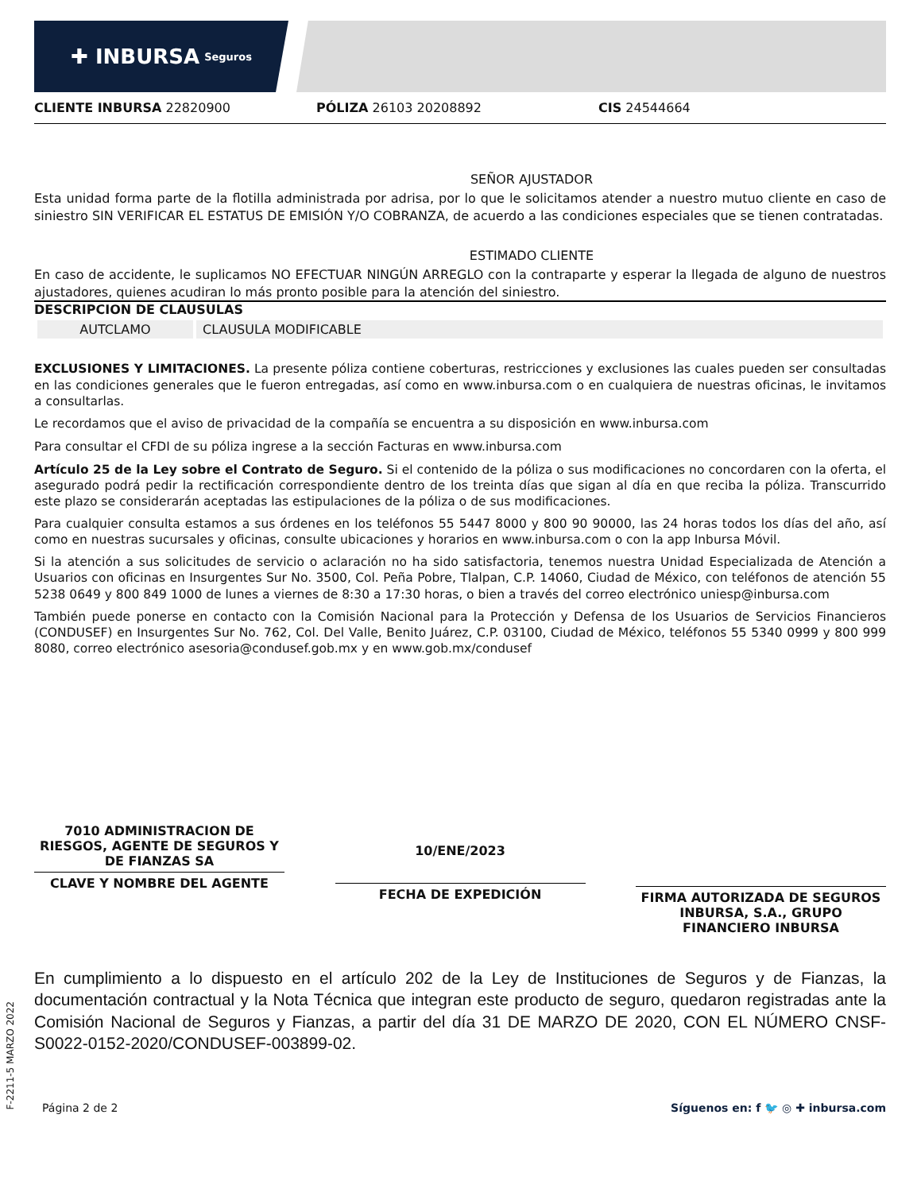F-2211-5 MARZO 2022
✚ INBURSA Seguros
CLIENTE INBURSA 22820900 PÓLIZA 26103 20208892 CIS 24544664
SEÑOR AJUSTADOR
Esta unidad forma parte de la flotilla administrada por adrisa, por lo que le solicitamos atender a nuestro mutuo cliente en caso de siniestro SIN VERIFICAR EL ESTATUS DE EMISIÓN Y/O COBRANZA, de acuerdo a las condiciones especiales que se tienen contratadas.
ESTIMADO CLIENTE
En caso de accidente, le suplicamos NO EFECTUAR NINGÚN ARREGLO con la contraparte y esperar la llegada de alguno de nuestros ajustadores, quienes acudiran lo más pronto posible para la atención del siniestro.
DESCRIPCION DE CLAUSULAS
| AUTCLAMO | CLAUSULA MODIFICABLE |
EXCLUSIONES Y LIMITACIONES. La presente póliza contiene coberturas, restricciones y exclusiones las cuales pueden ser consultadas en las condiciones generales que le fueron entregadas, así como en www.inbursa.com o en cualquiera de nuestras oficinas, le invitamos a consultarlas.
Le recordamos que el aviso de privacidad de la compañía se encuentra a su disposición en www.inbursa.com
Para consultar el CFDI de su póliza ingrese a la sección Facturas en www.inbursa.com
Artículo 25 de la Ley sobre el Contrato de Seguro. Si el contenido de la póliza o sus modificaciones no concordaren con la oferta, el asegurado podrá pedir la rectificación correspondiente dentro de los treinta días que sigan al día en que reciba la póliza. Transcurrido este plazo se considerarán aceptadas las estipulaciones de la póliza o de sus modificaciones.
Para cualquier consulta estamos a sus órdenes en los teléfonos 55 5447 8000 y 800 90 90000, las 24 horas todos los días del año, así como en nuestras sucursales y oficinas, consulte ubicaciones y horarios en www.inbursa.com o con la app Inbursa Móvil.
Si la atención a sus solicitudes de servicio o aclaración no ha sido satisfactoria, tenemos nuestra Unidad Especializada de Atención a Usuarios con oficinas en Insurgentes Sur No. 3500, Col. Peña Pobre, Tlalpan, C.P. 14060, Ciudad de México, con teléfonos de atención 55 5238 0649 y 800 849 1000 de lunes a viernes de 8:30 a 17:30 horas, o bien a través del correo electrónico uniesp@inbursa.com
También puede ponerse en contacto con la Comisión Nacional para la Protección y Defensa de los Usuarios de Servicios Financieros (CONDUSEF) en Insurgentes Sur No. 762, Col. Del Valle, Benito Juárez, C.P. 03100, Ciudad de México, teléfonos 55 5340 0999 y 800 999 8080, correo electrónico asesoria@condusef.gob.mx y en www.gob.mx/condusef
7010 ADMINISTRACION DE RIESGOS, AGENTE DE SEGUROS Y DE FIANZAS SA
CLAVE Y NOMBRE DEL AGENTE
10/ENE/2023
FECHA DE EXPEDICIÓN
FIRMA AUTORIZADA DE SEGUROS INBURSA, S.A., GRUPO FINANCIERO INBURSA
En cumplimiento a lo dispuesto en el artículo 202 de la Ley de Instituciones de Seguros y de Fianzas, la documentación contractual y la Nota Técnica que integran este producto de seguro, quedaron registradas ante la Comisión Nacional de Seguros y Fianzas, a partir del día 31 DE MARZO DE 2020, CON EL NÚMERO CNSF-S0022-0152-2020/CONDUSEF-003899-02.
Página 2 de 2 Síguenos en: f 🐦 ◎ ✚ inbursa.com